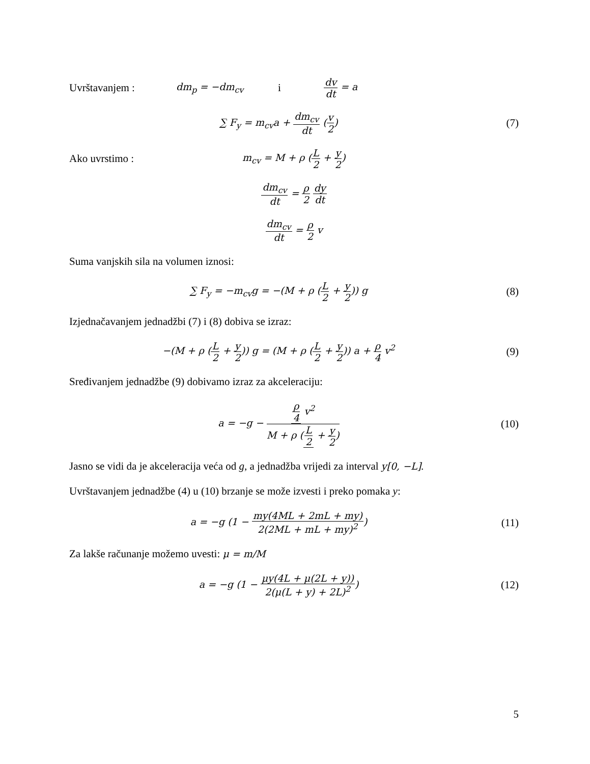Uvrštavanjem : dm<sub>p</sub> = −dm<sub>cv</sub> i dv dt = a
∑ F<sub>y</sub> = m<sub>cv</sub>a + dm<sub>cv</sub> dt (v 2) (7)
Ako uvrstimo : m<sub>cv</sub> = M + ρ (L 2 + y 2)
dm<sub>cv</sub> dt = ρ 2 dy dt
dm<sub>cv</sub> dt = ρ 2 v
Suma vanjskih sila na volumen iznosi:
∑ F<sub>y</sub> = −m<sub>cv</sub>g = −(M + ρ (L 2 + y 2)) g
(8)
Izjednačavanjem jednadžbi (7) i (8) dobiva se izraz:
−(M + ρ (L 2 + y 2)) g = (M + ρ (L 2 + y 2)) a + ρ 4 v<sup>2</sup>
(9)
Sređivanjem jednadžbe (9) dobivamo izraz za akceleraciju:
a = −g − ρ 4 v<sup>2</sup> M + ρ (L 2 + y 2)
(10)
Jasno se vidi da je akceleracija veća od g, a jednadžba vrijedi za interval y[0, −L].
Uvrštavanjem jednadžbe (4) u (10) brzanje se može izvesti i preko pomaka y:
a = −g (1 − my(4ML + 2mL + my) 2(2ML + mL + my)<sup>2</sup>)
(11)
Za lakše računanje možemo uvesti: μ = m/M
a = −g (1 − μy(4L + μ(2L + y)) 2(μ(L + y) + 2L)<sup>2</sup>)
(12)
5